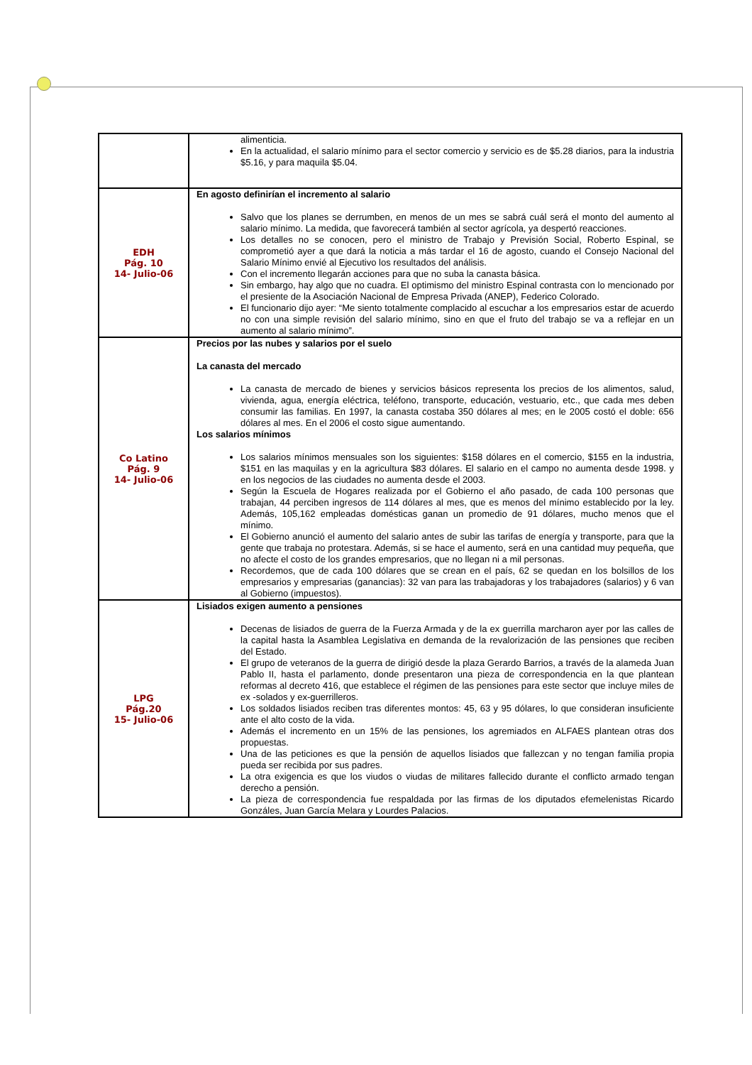| | alimenticia. En la actualidad, el salario mínimo para el sector comercio y servicio es de $5.28 diarios, para la industria $5.16, y para maquila $5.04. |
| EDH Pág. 10 14- Julio-06 | En agosto definirían el incremento al salario Salvo que los planes se derrumben, en menos de un mes se sabrá cuál será el monto del aumento al salario mínimo. La medida, que favorecerá también al sector agrícola, ya despertó reacciones. Los detalles no se conocen, pero el ministro de Trabajo y Previsión Social, Roberto Espinal, se comprometió ayer a que dará la noticia a más tardar el 16 de agosto, cuando el Consejo Nacional del Salario Mínimo envié al Ejecutivo los resultados del análisis. Con el incremento llegarán acciones para que no suba la canasta básica. Sin embargo, hay algo que no cuadra. El optimismo del ministro Espinal contrasta con lo mencionado por el presiente de la Asociación Nacional de Empresa Privada (ANEP), Federico Colorado. El funcionario dijo ayer: “Me siento totalmente complacido al escuchar a los empresarios estar de acuerdo no con una simple revisión del salario mínimo, sino en que el fruto del trabajo se va a reflejar en un aumento al salario mínimo”. |
| Co Latino Pág. 9 14- Julio-06 | Precios por las nubes y salarios por el suelo La canasta del mercado La canasta de mercado de bienes y servicios básicos representa los precios de los alimentos, salud, vivienda, agua, energía eléctrica, teléfono, transporte, educación, vestuario, etc., que cada mes deben consumir las familias. En 1997, la canasta costaba 350 dólares al mes; en le 2005 costó el doble: 656 dólares al mes. En el 2006 el costo sigue aumentando. Los salarios mínimos Los salarios mínimos mensuales son los siguientes: $158 dólares en el comercio, $155 en la industria, $151 en las maquilas y en la agricultura $83 dólares. El salario en el campo no aumenta desde 1998. y en los negocios de las ciudades no aumenta desde el 2003. Según la Escuela de Hogares realizada por el Gobierno el año pasado, de cada 100 personas que trabajan, 44 perciben ingresos de 114 dólares al mes, que es menos del mínimo establecido por la ley. Además, 105,162 empleadas domésticas ganan un promedio de 91 dólares, mucho menos que el mínimo. El Gobierno anunció el aumento del salario antes de subir las tarifas de energía y transporte, para que la gente que trabaja no protestara. Además, si se hace el aumento, será en una cantidad muy pequeña, que no afecte el costo de los grandes empresarios, que no llegan ni a mil personas. Recordemos, que de cada 100 dólares que se crean en el país, 62 se quedan en los bolsillos de los empresarios y empresarias (ganancias): 32 van para las trabajadoras y los trabajadores (salarios) y 6 van al Gobierno (impuestos). |
| LPG Pág.20 15- Julio-06 | Lisiados exigen aumento a pensiones Decenas de lisiados de guerra de la Fuerza Armada y de la ex guerrilla marcharon ayer por las calles de la capital hasta la Asamblea Legislativa en demanda de la revalorización de las pensiones que reciben del Estado. El grupo de veteranos de la guerra de dirigió desde la plaza Gerardo Barrios, a través de la alameda Juan Pablo II, hasta el parlamento, donde presentaron una pieza de correspondencia en la que plantean reformas al decreto 416, que establece el régimen de las pensiones para este sector que incluye miles de ex -solados y ex-guerrilleros. Los soldados lisiados reciben tras diferentes montos: 45, 63 y 95 dólares, lo que consideran insuficiente ante el alto costo de la vida. Además el incremento en un 15% de las pensiones, los agremiados en ALFAES plantean otras dos propuestas. Una de las peticiones es que la pensión de aquellos lisiados que fallezcan y no tengan familia propia pueda ser recibida por sus padres. La otra exigencia es que los viudos o viudas de militares fallecido durante el conflicto armado tengan derecho a pensión. La pieza de correspondencia fue respaldada por las firmas de los diputados efemelenistas Ricardo Gonzáles, Juan García Melara y Lourdes Palacios. |